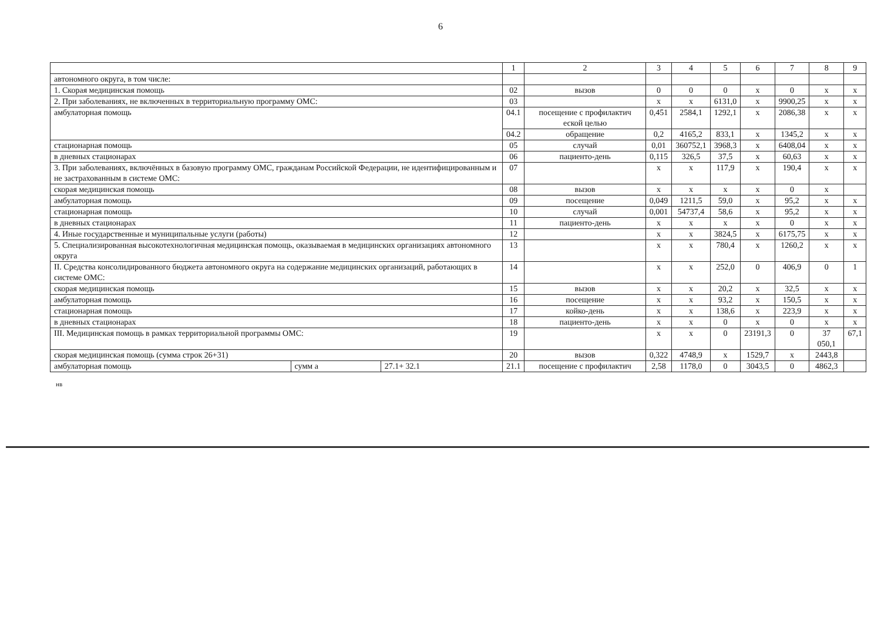6
| | | | 1 | 2 | 3 | 4 | 5 | 6 | 7 | 8 | 9 |
| --- | --- | --- | --- | --- | --- | --- | --- | --- | --- | --- | --- |
| автономного округа, в том числе: | | | | | | | | | | | |
| 1. Скорая медицинская помощь | | | 02 | вызов | 0 | 0 | 0 | x | 0 | x | x |
| 2. При заболеваниях, не включенных в территориальную программу ОМС: | | | 03 | | x | x | 6131,0 | x | 9900,25 | x | x |
| амбулаторная помощь | | | 04.1 | посещение с профилактич еской целью | 0,451 | 2584,1 | 1292,1 | x | 2086,38 | x | x |
| | | | 04.2 | обращение | 0,2 | 4165,2 | 833,1 | x | 1345,2 | x | x |
| стационарная помощь | | | 05 | случай | 0,01 | 360752,1 | 3968,3 | x | 6408,04 | x | x |
| в дневных стационарах | | | 06 | пациенто-день | 0,115 | 326,5 | 37,5 | x | 60,63 | x | x |
| 3. При заболеваниях, включённых в базовую программу ОМС, гражданам Российской Федерации, не идентифицированным и не застрахованным в системе ОМС: | | | 07 | | x | x | 117,9 | x | 190,4 | x | x |
| скорая медицинская помощь | | | 08 | вызов | x | x | x | x | 0 | x | |
| амбулаторная помощь | | | 09 | посещение | 0,049 | 1211,5 | 59,0 | x | 95,2 | x | x |
| стационарная помощь | | | 10 | случай | 0,001 | 54737,4 | 58,6 | x | 95,2 | x | x |
| в дневных стационарах | | | 11 | пациенто-день | x | x | x | x | 0 | x | x |
| 4. Иные государственные и муниципальные услуги (работы) | | | 12 | | x | x | 3824,5 | x | 6175,75 | x | x |
| 5. Специализированная высокотехнологичная медицинская помощь, оказываемая в медицинских организациях автономного округа | | | 13 | | x | x | 780,4 | x | 1260,2 | x | x |
| II. Средства консолидированного бюджета автономного округа на содержание медицинских организаций, работающих в системе ОМС: | | | 14 | | x | x | 252,0 | 0 | 406,9 | 0 | 1 |
| скорая медицинская помощь | | | 15 | вызов | x | x | 20,2 | x | 32,5 | x | x |
| амбулаторная помощь | | | 16 | посещение | x | x | 93,2 | x | 150,5 | x | x |
| стационарная помощь | | | 17 | койко-день | x | x | 138,6 | x | 223,9 | x | x |
| в дневных стационарах | | | 18 | пациенто-день | x | x | 0 | x | 0 | x | x |
| III. Медицинская помощь в рамках территориальной программы ОМС: | | | 19 | | x | x | 0 | 23191,3 | 0 | 37 050,1 | 67,1 |
| скорая медицинская помощь (сумма строк 26+31) | | | 20 | вызов | 0,322 | 4748,9 | x | 1529,7 | x | 2443,8 | |
| амбулаторная помощь | сумм а | 27.1+ 32.1 | 21.1 | посещение с профилактич | 2,58 | 1178,0 | 0 | 3043,5 | 0 | 4862,3 | |
нв